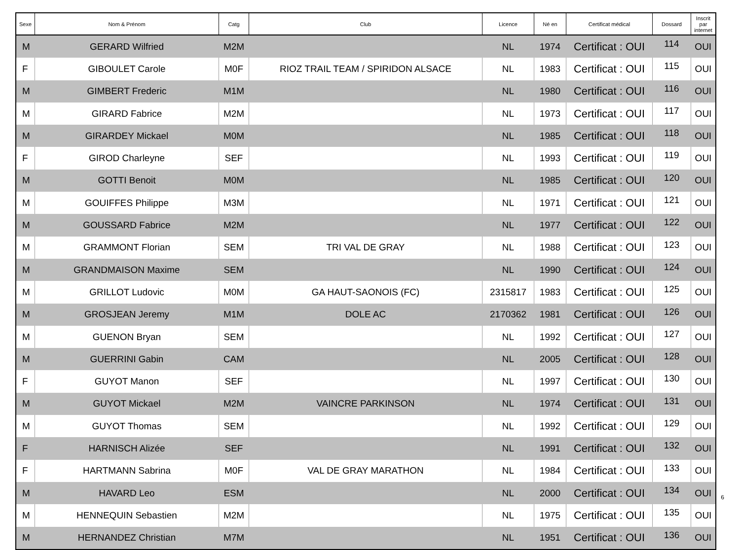| Sexe | Nom & Prénom | Catg | Club | Licence | Né en | Certificat médical | Dossard | Inscrit par internet |
| --- | --- | --- | --- | --- | --- | --- | --- | --- |
| M | GERARD Wilfried | M2M | | NL | 1974 | Certificat : OUI | 114 | OUI |
| F | GIBOULET Carole | M0F | RIOZ TRAIL TEAM / SPIRIDON ALSACE | NL | 1983 | Certificat : OUI | 115 | OUI |
| M | GIMBERT Frederic | M1M | | NL | 1980 | Certificat : OUI | 116 | OUI |
| M | GIRARD Fabrice | M2M | | NL | 1973 | Certificat : OUI | 117 | OUI |
| M | GIRARDEY Mickael | M0M | | NL | 1985 | Certificat : OUI | 118 | OUI |
| F | GIROD Charleyne | SEF | | NL | 1993 | Certificat : OUI | 119 | OUI |
| M | GOTTI Benoit | M0M | | NL | 1985 | Certificat : OUI | 120 | OUI |
| M | GOUIFFES Philippe | M3M | | NL | 1971 | Certificat : OUI | 121 | OUI |
| M | GOUSSARD Fabrice | M2M | | NL | 1977 | Certificat : OUI | 122 | OUI |
| M | GRAMMONT Florian | SEM | TRI VAL DE GRAY | NL | 1988 | Certificat : OUI | 123 | OUI |
| M | GRANDMAISON Maxime | SEM | | NL | 1990 | Certificat : OUI | 124 | OUI |
| M | GRILLOT Ludovic | M0M | GA HAUT-SAONOIS (FC) | 2315817 | 1983 | Certificat : OUI | 125 | OUI |
| M | GROSJEAN Jeremy | M1M | DOLE AC | 2170362 | 1981 | Certificat : OUI | 126 | OUI |
| M | GUENON Bryan | SEM | | NL | 1992 | Certificat : OUI | 127 | OUI |
| M | GUERRINI Gabin | CAM | | NL | 2005 | Certificat : OUI | 128 | OUI |
| F | GUYOT Manon | SEF | | NL | 1997 | Certificat : OUI | 130 | OUI |
| M | GUYOT Mickael | M2M | VAINCRE PARKINSON | NL | 1974 | Certificat : OUI | 131 | OUI |
| M | GUYOT Thomas | SEM | | NL | 1992 | Certificat : OUI | 129 | OUI |
| F | HARNISCH Alizée | SEF | | NL | 1991 | Certificat : OUI | 132 | OUI |
| F | HARTMANN Sabrina | M0F | VAL DE GRAY MARATHON | NL | 1984 | Certificat : OUI | 133 | OUI |
| M | HAVARD Leo | ESM | | NL | 2000 | Certificat : OUI | 134 | OUI |
| M | HENNEQUIN Sebastien | M2M | | NL | 1975 | Certificat : OUI | 135 | OUI |
| M | HERNANDEZ Christian | M7M | | NL | 1951 | Certificat : OUI | 136 | OUI |
6